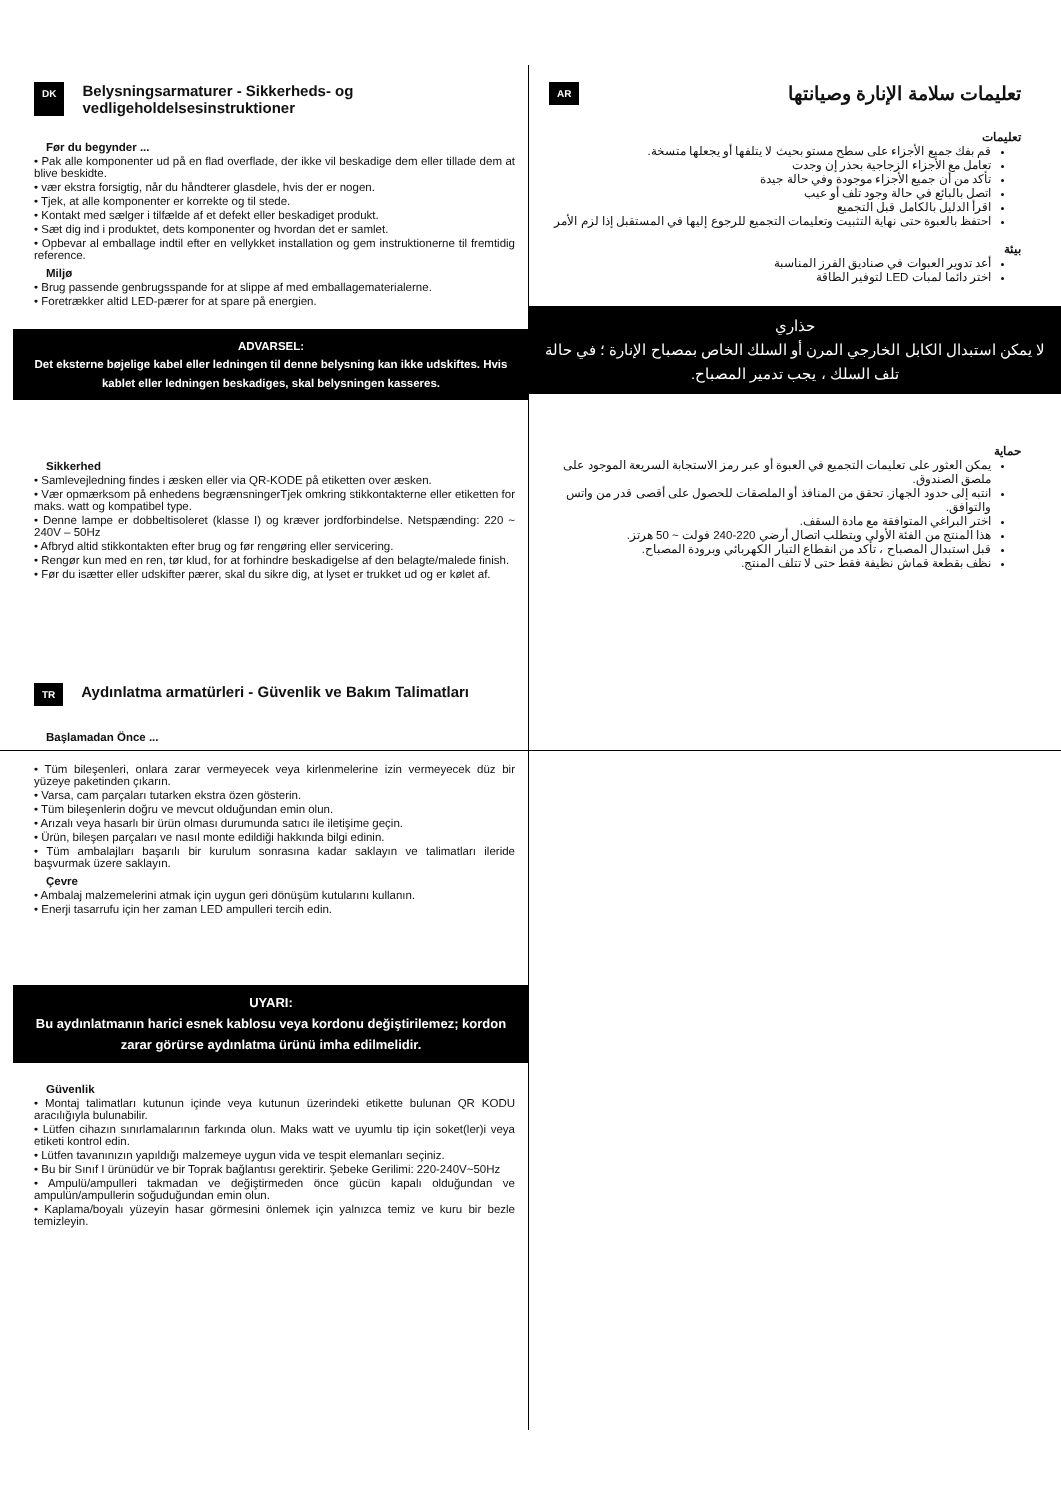DK Belysningsarmaturer - Sikkerheds- og vedligeholdelsesinstruktioner
Før du begynder ...
• Pak alle komponenter ud på en flad overflade, der ikke vil beskadige dem eller tillade dem at blive beskidte.
• vær ekstra forsigtig, når du håndterer glasdele, hvis der er nogen.
• Tjek, at alle komponenter er korrekte og til stede.
• Kontakt med sælger i tilfælde af et defekt eller beskadiget produkt.
• Sæt dig ind i produktet, dets komponenter og hvordan det er samlet.
• Opbevar al emballage indtil efter en vellykket installation og gem instruktionerne til fremtidig reference.
Miljø
• Brug passende genbrugsspande for at slippe af med emballagematerialerne.
• Foretrækker altid LED-pærer for at spare på energien.
ADVARSEL:
Det eksterne bøjelige kabel eller ledningen til denne belysning kan ikke udskiftes. Hvis kablet eller ledningen beskadiges, skal belysningen kasseres.
Sikkerhed
• Samlevejledning findes i æsken eller via QR-KODE på etiketten over æsken.
• Vær opmærksom på enhedens begrænsningerTjek omkring stikkontakterne eller etiketten for maks. watt og kompatibel type.
• Denne lampe er dobbeltisoleret (klasse I) og kræver jordforbindelse. Netspænding: 220 ~ 240V – 50Hz
• Afbryd altid stikkontakten efter brug og før rengøring eller servicering.
• Rengør kun med en ren, tør klud, for at forhindre beskadigelse af den belagte/malede finish.
• Før du isætter eller udskifter pærer, skal du sikre dig, at lyset er trukket ud og er kølet af.
تعليمات سلامة الإنارة وصيانتها AR
تعليمات
قم بفك جميع الأجزاء على سطح مستو بحيث لا يتلفها أو يجعلها متسخة.
تعامل مع الأجزاء الزجاجية بحذر إن وجدت
تأكد من أن جميع الأجزاء موجودة وفي حالة جيدة
اتصل بالبائع في حالة وجود تلف أو عيب
اقرأ الدليل بالكامل قبل التجميع
احتفظ بالعبوة حتى نهاية التثبيت وتعليمات التجميع للرجوع إليها في المستقبل إذا لزم الأمر
بيئة
أعد تدوير العبوات في صناديق الفرز المناسبة
اختر دائما لمبات LED لتوفير الطاقة
حذاري
لا يمكن استبدال الكابل الخارجي المرن أو السلك الخاص بمصباح الإنارة ؛ في حالة تلف السلك ، يجب تدمير المصباح.
حماية
يمكن العثور على تعليمات التجميع في العبوة أو عبر رمز الاستجابة السريعة الموجود على ملصق الصندوق.
انتبه إلى حدود الجهاز. تحقق من المنافذ أو الملصقات للحصول على أقصى قدر من واتس والتوافق.
اختر البراغي المتوافقة مع مادة السقف.
هذا المنتج من الفئة الأولى ويتطلب اتصال أرضي 220-240 فولت ~ 50 هرتز.
قبل استبدال المصباح ، تأكد من انقطاع التيار الكهربائي وبرودة المصباح.
نظف بقطعة قماش نظيفة فقط حتى لا تتلف المنتج.
TR Aydınlatma armatürleri - Güvenlik ve Bakım Talimatları
Başlamadan Önce ...
• Tüm bileşenleri, onlara zarar vermeyecek veya kirlenmelerine izin vermeyecek düz bir yüzeye paketinden çıkarın.
• Varsa, cam parçaları tutarken ekstra özen gösterin.
• Tüm bileşenlerin doğru ve mevcut olduğundan emin olun.
• Arızalı veya hasarlı bir ürün olması durumunda satıcı ile iletişime geçin.
• Ürün, bileşen parçaları ve nasıl monte edildiği hakkında bilgi edinin.
• Tüm ambalajları başarılı bir kurulum sonrasına kadar saklayın ve talimatları ileride başvurmak üzere saklayın.
Çevre
• Ambalaj malzemelerini atmak için uygun geri dönüşüm kutularını kullanın.
• Enerji tasarrufu için her zaman LED ampulleri tercih edin.
UYARI:
Bu aydınlatmanın harici esnek kablosu veya kordonu değiştirilemez; kordon zarar görürse aydınlatma ürünü imha edilmelidir.
Güvenlik
• Montaj talimatları kutunun içinde veya kutunun üzerindeki etikette bulunan QR KODU aracılığıyla bulunabilir.
• Lütfen cihazın sınırlamalarının farkında olun. Maks watt ve uyumlu tip için soket(ler)i veya etiketi kontrol edin.
• Lütfen tavanınızın yapıldığı malzemeye uygun vida ve tespit elemanları seçiniz.
• Bu bir Sınıf I ürünüdür ve bir Toprak bağlantısı gerektirir. Şebeke Gerilimi: 220-240V~50Hz
• Ampulü/ampulleri takmadan ve değiştirmeden önce gücün kapalı olduğundan ve ampulün/ampullerin soğuduğundan emin olun.
• Kaplama/boyalı yüzeyin hasar görmesini önlemek için yalnızca temiz ve kuru bir bezle temizleyin.